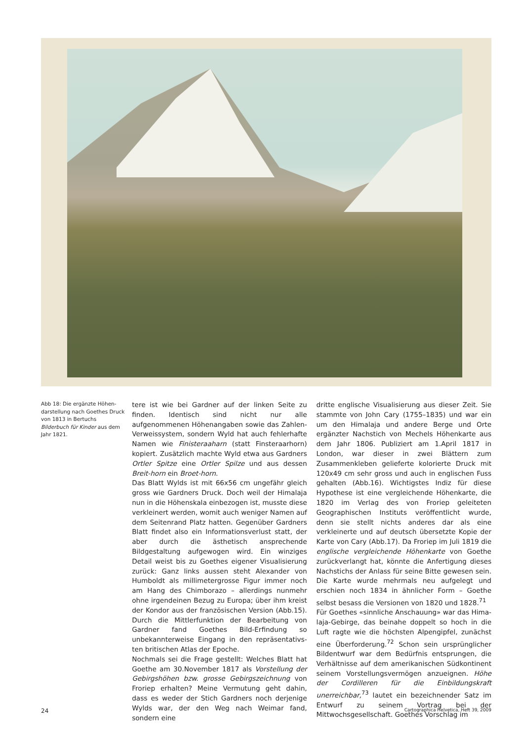Abb 18: Die ergänzte Höhen­darstellung nach Goethes Druck von 1813 in Bertuchs Bilderbuch für Kinder aus dem Jahr 1821.
tere ist wie bei Gardner auf der linken Seite zu finden. Identisch sind nicht nur alle aufgenommenen Höhen­angaben sowie das Zahlen-Verweissystem, sondern Wyld hat auch fehlerhafte Namen wie Finisteraaharn (statt Finsteraarhorn) kopiert. Zusätzlich machte Wyld etwa aus Gardners Ortler Spitze eine Ortler Spilze und aus dessen Breit-horn ein Broet-horn.
Das Blatt Wylds ist mit 66x56 cm ungefähr gleich gross wie Gardners Druck. Doch weil der Himalaja nun in die Höhenskala einbezogen ist, musste diese verkleinert werden, womit auch weniger Namen auf dem Seitenrand Platz hatten. Gegenüber Gardners Blatt findet also ein Informationsverlust statt, der aber durch die ästhetisch ansprechende Bildgestaltung aufgewogen wird. Ein winziges Detail weist bis zu Goethes eigener Visualisierung zurück: Ganz links aussen steht Alexander von Humboldt als millimeter­grosse Figur immer noch am Hang des Chimborazo – allerdings nunmehr ohne irgendeinen Bezug zu Euro­pa; über ihm kreist der Kondor aus der französischen Version (Abb.15). Durch die Mittlerfunktion der Be­arbeitung von Gardner fand Goethes Bild-Erfindung so unbekannterweise Eingang in den repräsentativs­ten britischen Atlas der Epoche.
Nochmals sei die Frage gestellt: Welches Blatt hat Goethe am 30.November 1817 als Vorstellung der Gebirgshöhen bzw. grosse Gebirgszeichnung von Froriep erhalten? Meine Vermutung geht dahin, dass es weder der Stich Gardners noch derjenige Wylds war, der den Weg nach Weimar fand, sondern eine
dritte englische Visualisierung aus dieser Zeit. Sie stammte von John Cary (1755–1835) und war ein um den Himalaja und andere Berge und Orte ergänzter Nachstich von Mechels Höhenkarte aus dem Jahr 1806. Publiziert am 1.April 1817 in London, war dieser in zwei Blättern zum Zusammenkleben gelie­ferte kolorierte Druck mit 120x49 cm sehr gross und auch in englischen Fuss gehalten (Abb.16). Wich­tigstes Indiz für diese Hypothese ist eine vergleichen­de Höhenkarte, die 1820 im Verlag des von Froriep geleiteten Geographischen Instituts veröffentlicht wurde, denn sie stellt nichts anderes dar als eine verkleinerte und auf deutsch übersetzte Kopie der Karte von Cary (Abb.17). Da Froriep im Juli 1819 die englische vergleichende Höhenkarte von Goethe zu­rückverlangt hat, könnte die Anfertigung dieses Nach­stichs der Anlass für seine Bitte gewesen sein. Die Karte wurde mehrmals neu aufgelegt und erschien noch 1834 in ähnlicher Form – Goethe selbst besass die Versionen von 1820 und 1828.<sup>71</sup>
Für Goethes «sinnliche Anschauung» war das Hima­laja-Gebirge, das beinahe doppelt so hoch in die Luft ragte wie die höchsten Alpengipfel, zunächst eine Überforderung.<sup>72</sup> Schon sein ursprünglicher Bild­entwurf war dem Bedürfnis entsprungen, die Verhält­nisse auf dem amerikanischen Südkontinent seinem Vorstellungsvermögen anzueignen. Höhe der Cordil­leren für die Einbildungskraft unerreichbar,<sup>73</sup> lautet ein bezeichnender Satz im Entwurf zu seinem Vortrag bei der Mittwochsgesellschaft. Goethes Vorschlag im
24 Cartographica Helvetica, Heft 39, 2009